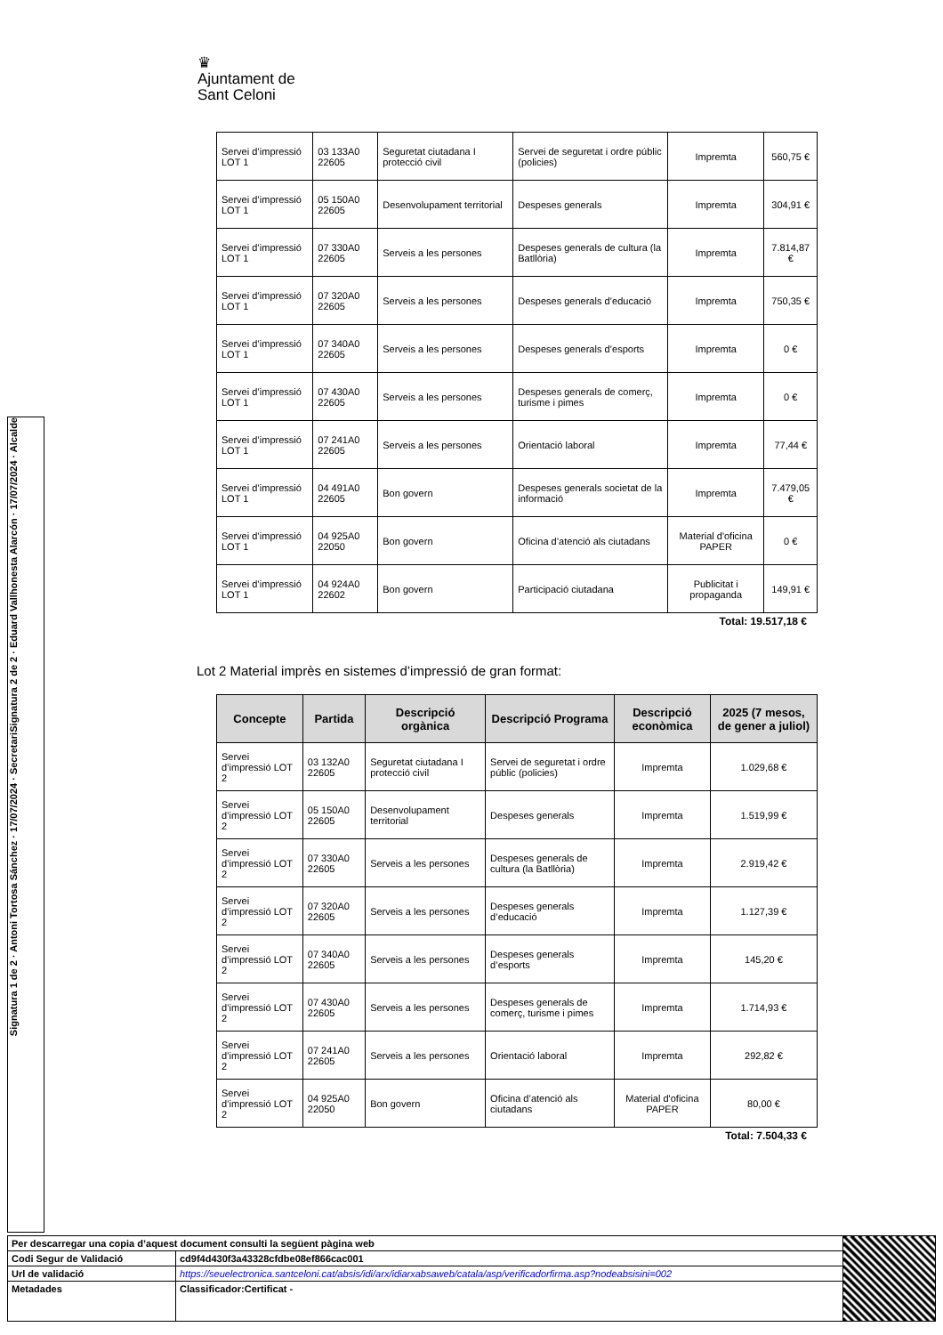♛
Ajuntament de
Sant Celoni
Signatura 2 de 2 · Eduard Vallhonesta Alarcón · 17/07/2024 · Alcalde
Signatura 1 de 2 · Antoni Tortosa Sánchez · 17/07/2024 · Secretari
| Servei d’impressió LOT 1 | 03 133A0 22605 | Seguretat ciutadana I protecció civil | Servei de seguretat i ordre públic (policies) | Impremta | 560,75 € |
| Servei d’impressió LOT 1 | 05 150A0 22605 | Desenvolupament territorial | Despeses generals | Impremta | 304,91 € |
| Servei d’impressió LOT 1 | 07 330A0 22605 | Serveis a les persones | Despeses generals de cultura (la Batllòria) | Impremta | 7.814,87 € |
| Servei d’impressió LOT 1 | 07 320A0 22605 | Serveis a les persones | Despeses generals d’educació | Impremta | 750,35 € |
| Servei d’impressió LOT 1 | 07 340A0 22605 | Serveis a les persones | Despeses generals d’esports | Impremta | 0 € |
| Servei d’impressió LOT 1 | 07 430A0 22605 | Serveis a les persones | Despeses generals de comerç, turisme i pimes | Impremta | 0 € |
| Servei d’impressió LOT 1 | 07 241A0 22605 | Serveis a les persones | Orientació laboral | Impremta | 77,44 € |
| Servei d’impressió LOT 1 | 04 491A0 22605 | Bon govern | Despeses generals societat de la informació | Impremta | 7.479,05 € |
| Servei d’impressió LOT 1 | 04 925A0 22050 | Bon govern | Oficina d’atenció als ciutadans | Material d'oficina PAPER | 0 € |
| Servei d’impressió LOT 1 | 04 924A0 22602 | Bon govern | Participació ciutadana | Publicitat i propaganda | 149,91 € |
Total: 19.517,18 €
Lot 2 Material imprès en sistemes d’impressió de gran format:
| Concepte | Partida | Descripció orgànica | Descripció Programa | Descripció econòmica | 2025 (7 mesos, de gener a juliol) |
| --- | --- | --- | --- | --- | --- |
| Servei d’impressió LOT 2 | 03 132A0 22605 | Seguretat ciutadana I protecció civil | Servei de seguretat i ordre públic (policies) | Impremta | 1.029,68 € |
| Servei d’impressió LOT 2 | 05 150A0 22605 | Desenvolupament territorial | Despeses generals | Impremta | 1.519,99 € |
| Servei d’impressió LOT 2 | 07 330A0 22605 | Serveis a les persones | Despeses generals de cultura (la Batllòria) | Impremta | 2.919,42 € |
| Servei d’impressió LOT 2 | 07 320A0 22605 | Serveis a les persones | Despeses generals d’educació | Impremta | 1.127,39 € |
| Servei d’impressió LOT 2 | 07 340A0 22605 | Serveis a les persones | Despeses generals d’esports | Impremta | 145,20 € |
| Servei d’impressió LOT 2 | 07 430A0 22605 | Serveis a les persones | Despeses generals de comerç, turisme i pimes | Impremta | 1.714,93 € |
| Servei d’impressió LOT 2 | 07 241A0 22605 | Serveis a les persones | Orientació laboral | Impremta | 292,82 € |
| Servei d’impressió LOT 2 | 04 925A0 22050 | Bon govern | Oficina d’atenció als ciutadans | Material d'oficina PAPER | 80,00 € |
Total: 7.504,33 €
| Per descarregar una copia d’aquest document consulti la següent pàgina web | | |
| Codi Segur de Validació | cd9f4d430f3a43328cfdbe08ef866cac001 | |
| Url de validació | https://seuelectronica.santceloni.cat/absis/idi/arx/idiarxabsaweb/catala/asp/verificadorfirma.asp?nodeabsisini=002 | |
| Metadades | Classificador:Certificat - | |